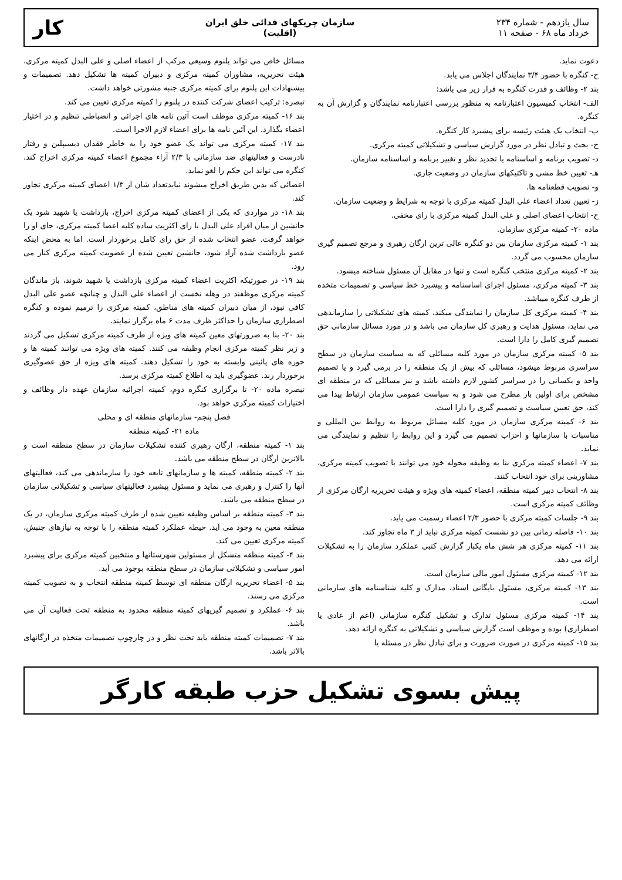سال یازدهم - شماره ۲۳۴
خرداد ماه ۶۸ - صفحه ۱۱
سازمان چریکهای فدائی خلق ایران
(اقلیت)
کار
دعوت نماید.
ح- کنگره با حضور ۳/۴ نمایندگان اجلاس می یابد.
بند ۲- وظائف و قدرت کنگره به قرار زیر می باشد:
الف- انتخاب کمیسیون اعتبارنامه به منظور بررسی اعتبارنامه نمایندگان و گزارش آن به کنگره.
ب- انتخاب یک هیئت رئیسه برای پیشبرد کار کنگره.
ج- بحث و تبادل نظر در مورد گزارش سیاسی و تشکیلاتی کمیته مرکزی.
د- تصویب برنامه و اساسنامه یا تجدید نظر و تغییر برنامه و اساسنامه سازمان.
هـ- تعیین خط مشی و تاکتیکهای سازمان در وضعیت جاری.
و- تصویب قطعنامه ها.
ز- تعیین تعداد اعضاء علی البدل کمیته مرکزی با توجه به شرایط و وضعیت سازمان.
ح- انتخاب اعضای اصلی و علی البدل کمیته مرکزی با رای مخفی.
ماده ۲۰- کمیته مرکزی سازمان.
بند ۱- کمیته مرکزی سازمان بین دو کنگره عالی ترین ارگان رهبری و مرجع تصمیم گیری سازمان محسوب می گردد.
بند ۲- کمیته مرکزی منتخب کنگره است و تنها در مقابل آن مسئول شناخته میشود.
بند ۳- کمیته مرکزی، مسئول اجرای اساسنامه و پیشبرد خط سیاسی و تصمیمات متخذه از طرف کنگره میباشد.
بند ۴- کمیته مرکزی کل سازمان را نمایندگی میکند، کمیته های تشکیلاتی را سازماندهی می نماید، مسئول هدایت و رهبری کل سازمان می باشد و در مورد مسائل سازمانی حق تصمیم گیری کامل را دارا است.
بند ۵- کمیته مرکزی سازمان در مورد کلیه مسائلی که به سیاست سازمان در سطح سراسری مربوط میشود، مسائلی که بیش از یک منطقه را در برمی گیرد و یا تصمیم واحد و یکسانی را در سراسر کشور لازم داشته باشد و نیز مسائلی که در منطقه ای مشخص برای اولین بار مطرح می شود و به سیاست عمومی سازمان ارتباط پیدا می کند، حق تعیین سیاست و تصمیم گیری را دارا است.
بند ۶- کمیته مرکزی سازمان در مورد کلیه مسائل مربوط به روابط بین المللی و مناسبات با سازمانها و احزاب تصمیم می گیرد و این روابط را تنظیم و نمایندگی می نماید.
بند ۷- اعضاء کمیته مرکزی بنا به وظیفه محوله خود می توانند با تصویب کمیته مرکزی، مشاورینی برای خود انتخاب کنند.
بند ۸- انتخاب دبیر کمیته منطقه، اعضاء کمیته های ویژه و هیئت تحریریه ارگان مرکزی از وظائف کمیته مرکزی است.
بند ۹- جلسات کمیته مرکزی با حضور ۲/۳ اعضاء رسمیت می یابد.
بند ۱۰- فاصله زمانی بین دو نشست کمیته مرکزی نباید از ۳ ماه تجاوز کند.
بند ۱۱- کمیته مرکزی هر شش ماه یکبار گزارش کتبی عملکرد سازمان را به تشکیلات ارائه می دهد.
بند ۱۲- کمیته مرکزی مسئول امور مالی سازمان است.
بند ۱۳- کمیته مرکزی، مسئول بایگانی اسناد، مدارک و کلیه شناسنامه های سازمانی است.
بند ۱۴- کمیته مرکزی مسئول تدارک و تشکیل کنگره سازمانی (اعم از عادی یا اضطراری) بوده و موظف است گزارش سیاسی و تشکیلاتی به کنگره ارائه دهد.
بند ۱۵- کمیته مرکزی در صورت ضرورت و برای تبادل نظر در مسئله یا
مسائل خاص می تواند پلنوم وسیعی مرکب از اعضاء اصلی و علی البدل کمیته مرکزی، هیئت تحریریه، مشاوران کمیته مرکزی و دبیران کمیته ها تشکیل دهد. تصمیمات و پیشنهادات این پلنوم برای کمیته مرکزی جنبه مشورتی خواهد داشت.
تبصره: ترکیب اعضای شرکت کننده در پلنوم را کمیته مرکزی تعیین می کند.
بند ۱۶- کمیته مرکزی موظف است آئین نامه های اجرائی و انضباطی تنظیم و در اختیار اعضاء بگذارد. این آئین نامه ها برای اعضاء لازم الاجرا است.
بند ۱۷- کمیته مرکزی می تواند یک عضو خود را به خاطر فقدان دیسیپلین و رفتار نادرست و فعالیتهای ضد سازمانی با ۲/۳ آراء مجموع اعضاء کمیته مرکزی اخراج کند. کنگره می تواند این حکم را لغو نماید.
اعضائی که بدین طریق اخراج میشوند نبایدتعداد شان از ۱/۳ اعضای کمیته مرکزی تجاوز کند.
بند ۱۸- در مواردی که یکی از اعضای کمیته مرکزی اخراج، بازداشت یا شهید شود یک جانشین از میان افراد علی البدل با رای اکثریت ساده کلیه اعضا کمیته مرکزی، جای او را خواهد گرفت. عضو انتخاب شده از حق رای کامل برخوردار است. اما به محض اینکه عضو بازداشت شده آزاد شود، جانشین تعیین شده از عضویت کمیته مرکزی کنار می رود.
بند ۱۹- در صورتیکه اکثریت اعضاء کمیته مرکزی بازداشت یا شهید شوند، باز ماندگان کمیته مرکزی موظفند در وهله نخست از اعضاء علی البدل و چنانچه عضو علی البدل کافی نبود، از میان دبیران کمیته های مناطق، کمیته مرکزی را ترمیم نموده و کنگره اضطراری سازمان را حداکثر ظرف مدت ۶ ماه برگزار نمایند.
بند ۲۰- بنا به ضرورتهای معین کمیته های ویژه از طرف کمیته مرکزی تشکیل می گردند و زیر نظر کمیته مرکزی انجام وظیفه می کنند. کمیته های ویژه می توانند کمیته ها و حوزه های پائینی وابسته به خود را تشکیل دهند. کمیته های ویژه از حق عضوگیری برخوردار رند. عضوگیری باید به اطلاع کمیته مرکزی برسد.
تبصره ماده ۲۰- تا برگزاری کنگره دوم، کمیته اجرائیه سازمان عهده دار وظائف و اختیارات کمیته مرکزی خواهد بود.
فصل پنجم- سازمانهای منطقه ای و محلی
ماده ۲۱- کمیته منطقه
بند ۱- کمیته منطقه، ارگان رهبری کننده تشکیلات سازمان در سطح منطقه است و بالاترین ارگان در سطح منطقه می باشد.
بند ۲- کمیته منطقه، کمیته ها و سازمانهای تابعه خود را سازماندهی می کند، فعالیتهای آنها را کنترل و رهبری می نماید و مسئول پیشبرد فعالیتهای سیاسی و تشکیلاتی سازمان در سطح منطقه می باشد.
بند ۳- کمیته منطقه بر اساس وظیفه تعیین شده از طرف کمیته مرکزی سازمان، در یک منطقه معین به وجود می آید. حیطه عملکرد کمیته منطقه را با توجه به نیازهای جنبش، کمیته مرکزی تعیین می کند.
بند ۴- کمیته منطقه متشکل از مسئولین شهرستانها و منتخبین کمیته مرکزی برای پیشبرد امور سیاسی و تشکیلاتی سازمان در سطح منطقه بوجود می آید.
بند ۵- اعضاء تحریریه ارگان منطقه ای توسط کمیته منطقه انتخاب و به تصویب کمیته مرکزی می رسند.
بند ۶- عملکرد و تصمیم گیریهای کمیته منطقه محدود به منطقه تحت فعالیت آن می باشد.
بند ۷- تصمیمات کمیته منطقه باید تحت نظر و در چارچوب تصمیمات متخذه در ارگانهای بالاتر باشد.
پیش بسوی تشکیل حزب طبقه کارگر